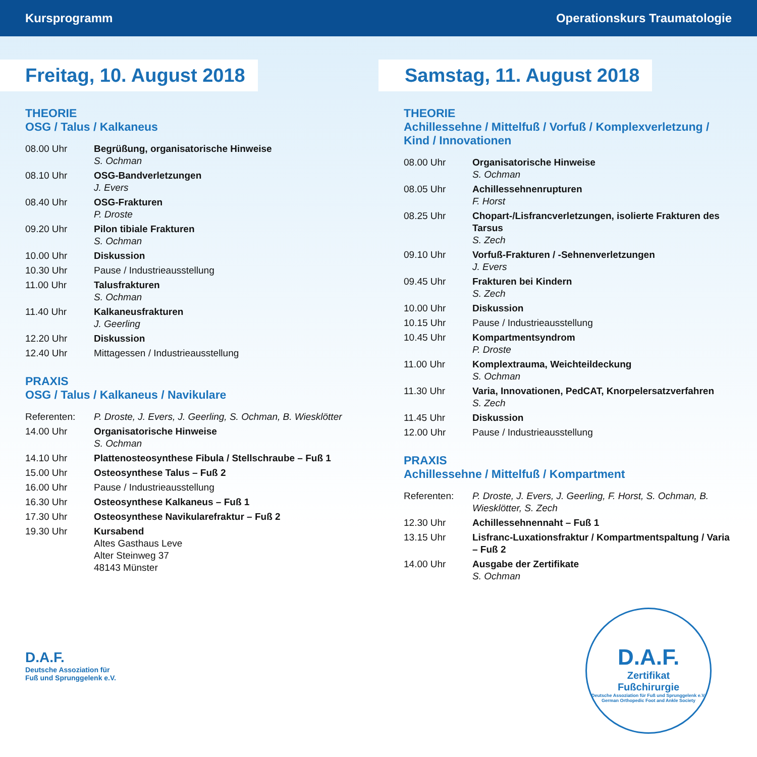Kursprogramm Operationskurs Traumatologie
Freitag, 10. August 2018
THEORIE
OSG / Talus / Kalkaneus
08.00 Uhr Begrüßung, organisatorische Hinweise
S. Ochman
08.10 Uhr OSG-Bandverletzungen
J. Evers
08.40 Uhr OSG-Frakturen
P. Droste
09.20 Uhr Pilon tibiale Frakturen
S. Ochman
10.00 Uhr Diskussion
10.30 Uhr Pause / Industrieausstellung
11.00 Uhr Talusfrakturen
S. Ochman
11.40 Uhr Kalkaneusfrakturen
J. Geerling
12.20 Uhr Diskussion
12.40 Uhr Mittagessen / Industrieausstellung
PRAXIS
OSG / Talus / Kalkaneus / Navikulare
Referenten: P. Droste, J. Evers, J. Geerling, S. Ochman, B. Wiesklötter
14.00 Uhr Organisatorische Hinweise
S. Ochman
14.10 Uhr Plattenosteosynthese Fibula / Stellschraube – Fuß 1
15.00 Uhr Osteosynthese Talus – Fuß 2
16.00 Uhr Pause / Industrieausstellung
16.30 Uhr Osteosynthese Kalkaneus – Fuß 1
17.30 Uhr Osteosynthese Navikularefraktur – Fuß 2
19.30 Uhr Kursabend
Altes Gasthaus Leve
Alter Steinweg 37
48143 Münster
D.A.F.
Deutsche Assoziation für
Fuß und Sprunggelenk e.V.
Samstag, 11. August 2018
THEORIE
Achillessehne / Mittelfuß / Vorfuß / Komplexverletzung /
Kind / Innovationen
08.00 Uhr Organisatorische Hinweise
S. Ochman
08.05 Uhr Achillessehnenrupturen
F. Horst
08.25 Uhr Chopart-/Lisfrancverletzungen, isolierte Frakturen des Tarsus
S. Zech
09.10 Uhr Vorfuß-Frakturen / -Sehnenverletzungen
J. Evers
09.45 Uhr Frakturen bei Kindern
S. Zech
10.00 Uhr Diskussion
10.15 Uhr Pause / Industrieausstellung
10.45 Uhr Kompartmentsyndrom
P. Droste
11.00 Uhr Komplextrauma, Weichteildeckung
S. Ochman
11.30 Uhr Varia, Innovationen, PedCAT, Knorpelersatzverfahren
S. Zech
11.45 Uhr Diskussion
12.00 Uhr Pause / Industrieausstellung
PRAXIS
Achillessehne / Mittelfuß / Kompartment
Referenten: P. Droste, J. Evers, J. Geerling, F. Horst, S. Ochman, B. Wiesklötter, S. Zech
12.30 Uhr Achillessehnennaht – Fuß 1
13.15 Uhr Lisfranc-Luxationsfraktur / Kompartmentspaltung / Varia – Fuß 2
14.00 Uhr Ausgabe der Zertifikate
S. Ochman
D.A.F.
Zertifikat
Fußchirurgie
Deutsche Assoziation für Fuß und Sprunggelenk e.V.
German Orthopedic Foot and Ankle Society